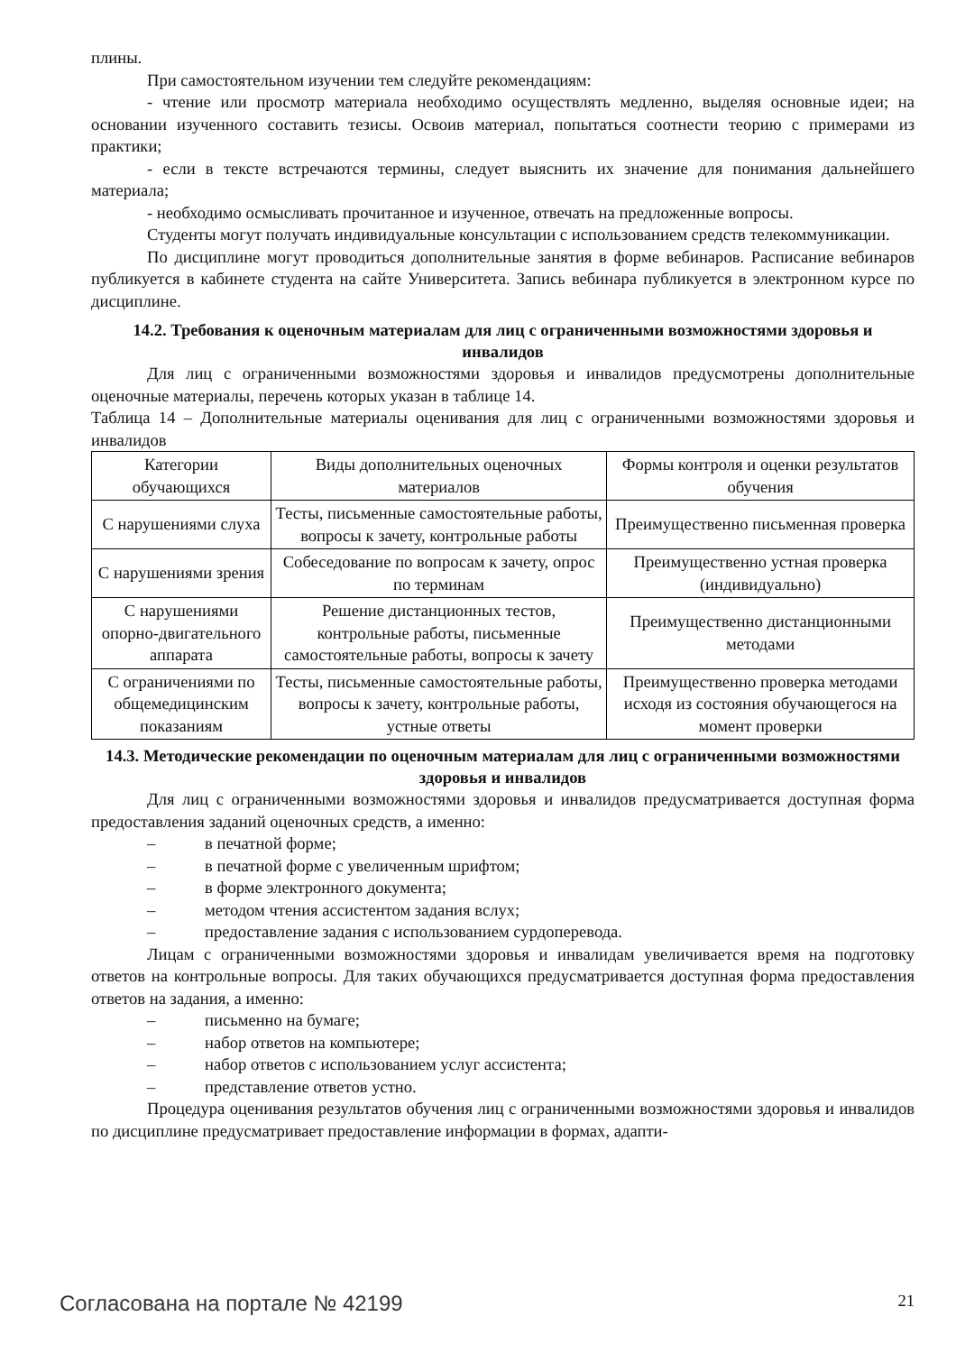плины.
При самостоятельном изучении тем следуйте рекомендациям:
- чтение или просмотр материала необходимо осуществлять медленно, выделяя основные идеи; на основании изученного составить тезисы. Освоив материал, попытаться соотнести теорию с примерами из практики;
- если в тексте встречаются термины, следует выяснить их значение для понимания дальнейшего материала;
- необходимо осмысливать прочитанное и изученное, отвечать на предложенные вопросы.
Студенты могут получать индивидуальные консультации с использованием средств телекоммуникации.
По дисциплине могут проводиться дополнительные занятия в форме вебинаров. Расписание вебинаров публикуется в кабинете студента на сайте Университета. Запись вебинара публикуется в электронном курсе по дисциплине.
14.2. Требования к оценочным материалам для лиц с ограниченными возможностями здоровья и инвалидов
Для лиц с ограниченными возможностями здоровья и инвалидов предусмотрены дополнительные оценочные материалы, перечень которых указан в таблице 14.
Таблица 14 – Дополнительные материалы оценивания для лиц с ограниченными возможностями здоровья и инвалидов
| Категории обучающихся | Виды дополнительных оценочных материалов | Формы контроля и оценки результатов обучения |
| С нарушениями слуха | Тесты, письменные самостоятельные работы, вопросы к зачету, контрольные работы | Преимущественно письменная проверка |
| С нарушениями зрения | Собеседование по вопросам к зачету, опрос по терминам | Преимущественно устная проверка (индивидуально) |
| С нарушениями опорно-двигательного аппарата | Решение дистанционных тестов, контрольные работы, письменные самостоятельные работы, вопросы к зачету | Преимущественно дистанционными методами |
| С ограничениями по общемедицинским показаниям | Тесты, письменные самостоятельные работы, вопросы к зачету, контрольные работы, устные ответы | Преимущественно проверка методами исходя из состояния обучающегося на момент проверки |
14.3. Методические рекомендации по оценочным материалам для лиц с ограниченными возможностями здоровья и инвалидов
Для лиц с ограниченными возможностями здоровья и инвалидов предусматривается доступная форма предоставления заданий оценочных средств, а именно:
– в печатной форме;
– в печатной форме с увеличенным шрифтом;
– в форме электронного документа;
– методом чтения ассистентом задания вслух;
– предоставление задания с использованием сурдоперевода.
Лицам с ограниченными возможностями здоровья и инвалидам увеличивается время на подготовку ответов на контрольные вопросы. Для таких обучающихся предусматривается доступная форма предоставления ответов на задания, а именно:
– письменно на бумаге;
– набор ответов на компьютере;
– набор ответов с использованием услуг ассистента;
– представление ответов устно.
Процедура оценивания результатов обучения лиц с ограниченными возможностями здоровья и инвалидов по дисциплине предусматривает предоставление информации в формах, адапти-
Согласована на портале № 42199 21